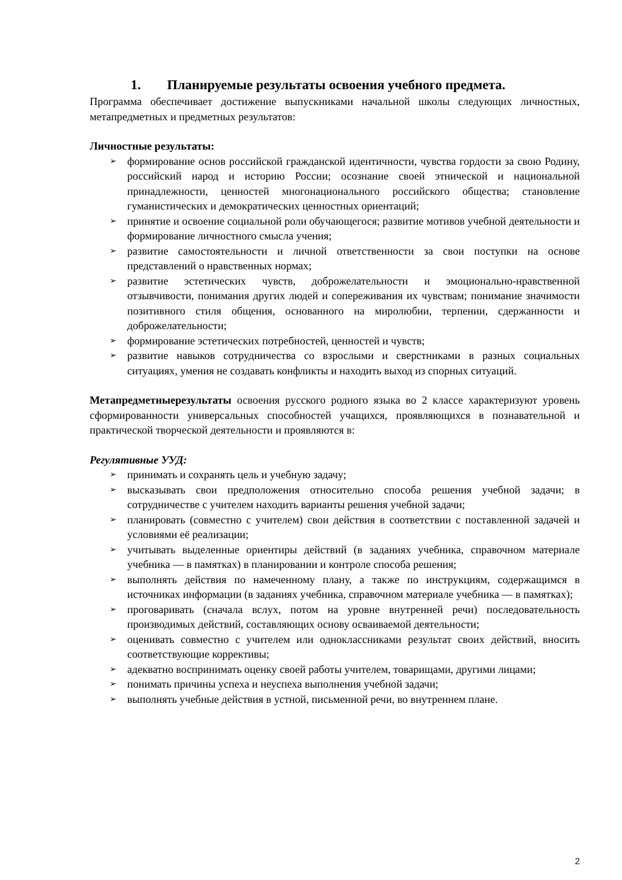1. Планируемые результаты освоения учебного предмета.
Программа обеспечивает достижение выпускниками начальной школы следующих личностных, метапредметных и предметных результатов:
Личностные результаты:
➢ формирование основ российской гражданской идентичности, чувства гордости за свою Родину, российский народ и историю России; осознание своей этнической и национальной принадлежности, ценностей многонационального российского общества; становление гуманистических и демократических ценностных ориентаций;
➢ принятие и освоение социальной роли обучающегося; развитие мотивов учебной деятельности и формирование личностного смысла учения;
➢ развитие самостоятельности и личной ответственности за свои поступки на основе представлений о нравственных нормах;
➢ развитие эстетических чувств, доброжелательности и эмоционально-нравственной отзывчивости, понимания других людей и сопереживания их чувствам; понимание значимости позитивного стиля общения, основанного на миролюбии, терпении, сдержанности и доброжелательности;
➢ формирование эстетических потребностей, ценностей и чувств;
➢ развитие навыков сотрудничества со взрослыми и сверстниками в разных социальных ситуациях, умения не создавать конфликты и находить выход из спорных ситуаций.
Метапредметныерезультаты освоения русского родного языка во 2 классе характеризуют уровень сформированности универсальных способностей учащихся, проявляющихся в познавательной и практической творческой деятельности и проявляются в:
Регулятивные УУД:
➢ принимать и сохранять цель и учебную задачу;
➢ высказывать свои предположения относительно способа решения учебной задачи; в сотрудничестве с учителем находить варианты решения учебной задачи;
➢ планировать (совместно с учителем) свои действия в соответствии с поставленной задачей и условиями её реализации;
➢ учитывать выделенные ориентиры действий (в заданиях учебника, справочном материале учебника — в памятках) в планировании и контроле способа решения;
➢ выполнять действия по намеченному плану, а также по инструкциям, содержащимся в источниках информации (в заданиях учебника, справочном материале учебника — в памятках);
➢ проговаривать (сначала вслух, потом на уровне внутренней речи) последовательность производимых действий, составляющих основу осваиваемой деятельности;
➢ оценивать совместно с учителем или одноклассниками результат своих действий, вносить соответствующие коррективы;
➢ адекватно воспринимать оценку своей работы учителем, товарищами, другими лицами;
➢ понимать причины успеха и неуспеха выполнения учебной задачи;
➢ выполнять учебные действия в устной, письменной речи, во внутреннем плане.
2